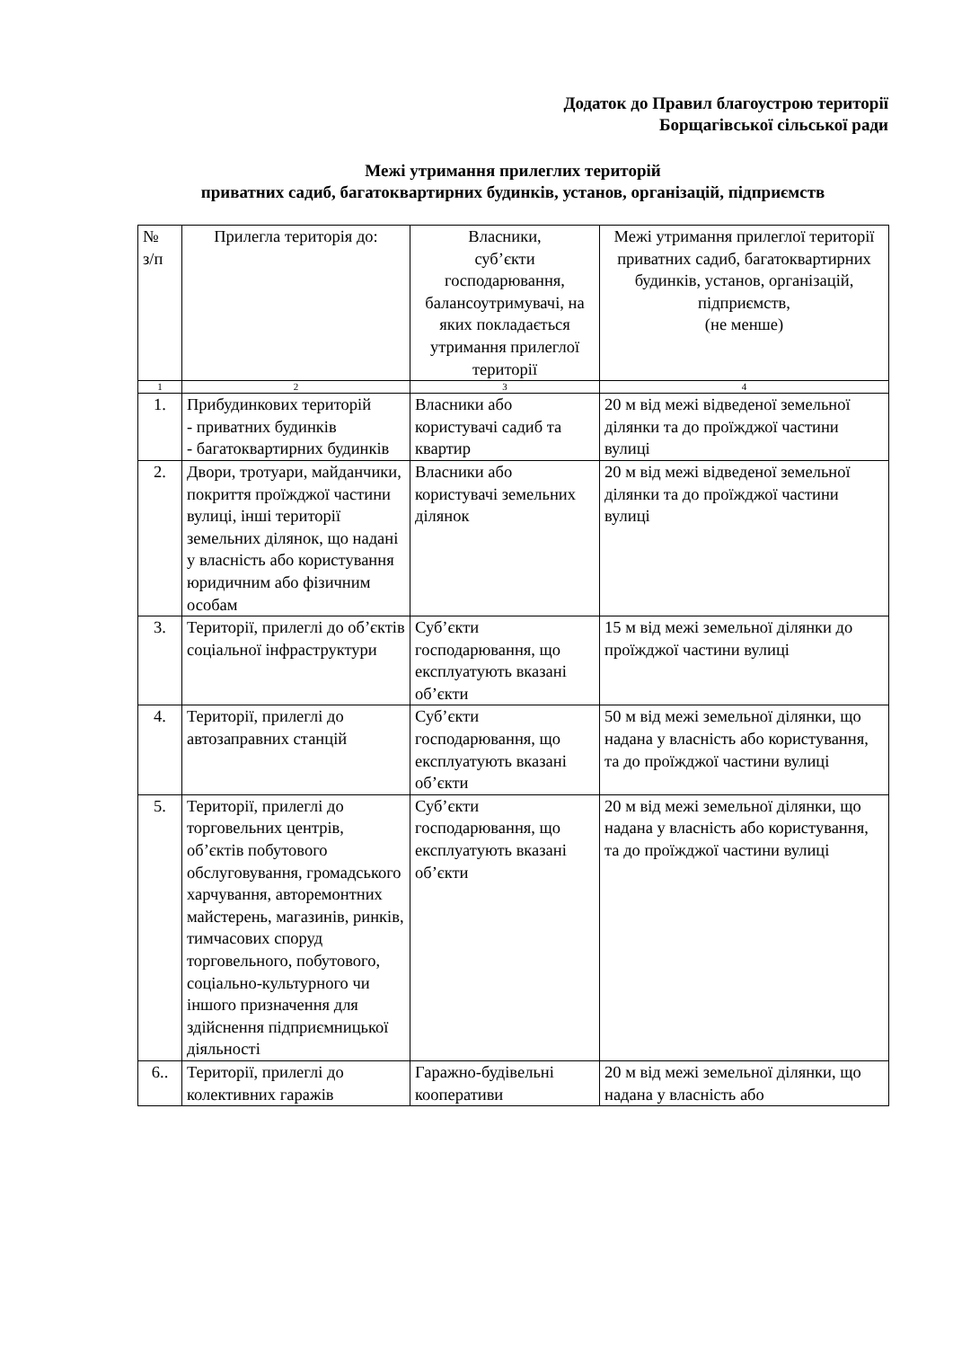Додаток до Правил благоустрою території
Борщагівської сільської ради
Межі утримання прилеглих територій
приватних садиб, багатоквартирних будинків, установ, організацій, підприємств
| № з/п | Прилегла територія до: | Власники, суб’єкти господарювання, балансоутримувачі, на яких покладається утримання прилеглої території | Межі утримання прилеглої території приватних садиб, багатоквартирних будинків, установ, організацій, підприємств, (не менше) |
| --- | --- | --- | --- |
| 1 | 2 | 3 | 4 |
| 1. | Прибудинкових територій - приватних будинків - багатоквартирних будинків | Власники або користувачі садиб та квартир | 20 м від межі відведеної земельної ділянки та до проїжджої частини вулиці |
| 2. | Двори, тротуари, майданчики, покриття проїжджої частини вулиці, інші території земельних ділянок, що надані у власність або користування юридичним або фізичним особам | Власники або користувачі земельних ділянок | 20 м від межі відведеної земельної ділянки та до проїжджої частини вулиці |
| 3. | Території, прилеглі до об’єктів соціальної інфраструктури | Суб’єкти господарювання, що експлуатують вказані об’єкти | 15 м від межі земельної ділянки до проїжджої частини вулиці |
| 4. | Території, прилеглі до автозаправних станцій | Суб’єкти господарювання, що експлуатують вказані об’єкти | 50 м від межі земельної ділянки, що надана у власність або користування, та до проїжджої частини вулиці |
| 5. | Території, прилеглі до торговельних центрів, об’єктів побутового обслуговування, громадського харчування, авторемонтних майстерень, магазинів, ринків, тимчасових споруд торговельного, побутового, соціально-культурного чи іншого призначення для здійснення підприємницької діяльності | Суб’єкти господарювання, що експлуатують вказані об’єкти | 20 м від межі земельної ділянки, що надана у власність або користування, та до проїжджої частини вулиці |
| 6.. | Території, прилеглі до колективних гаражів | Гаражно-будівельні кооперативи | 20 м від межі земельної ділянки, що надана у власність або |